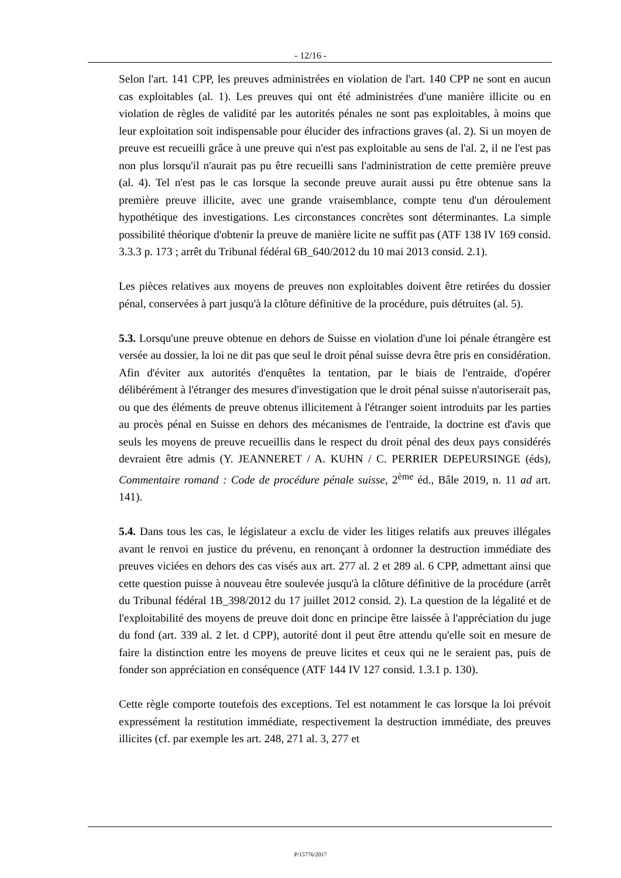- 12/16 -
Selon l'art. 141 CPP, les preuves administrées en violation de l'art. 140 CPP ne sont en aucun cas exploitables (al. 1). Les preuves qui ont été administrées d'une manière illicite ou en violation de règles de validité par les autorités pénales ne sont pas exploitables, à moins que leur exploitation soit indispensable pour élucider des infractions graves (al. 2). Si un moyen de preuve est recueilli grâce à une preuve qui n'est pas exploitable au sens de l'al. 2, il ne l'est pas non plus lorsqu'il n'aurait pas pu être recueilli sans l'administration de cette première preuve (al. 4). Tel n'est pas le cas lorsque la seconde preuve aurait aussi pu être obtenue sans la première preuve illicite, avec une grande vraisemblance, compte tenu d'un déroulement hypothétique des investigations. Les circonstances concrètes sont déterminantes. La simple possibilité théorique d'obtenir la preuve de manière licite ne suffit pas (ATF 138 IV 169 consid. 3.3.3 p. 173 ; arrêt du Tribunal fédéral 6B_640/2012 du 10 mai 2013 consid. 2.1).
Les pièces relatives aux moyens de preuves non exploitables doivent être retirées du dossier pénal, conservées à part jusqu'à la clôture définitive de la procédure, puis détruites (al. 5).
5.3. Lorsqu'une preuve obtenue en dehors de Suisse en violation d'une loi pénale étrangère est versée au dossier, la loi ne dit pas que seul le droit pénal suisse devra être pris en considération. Afin d'éviter aux autorités d'enquêtes la tentation, par le biais de l'entraide, d'opérer délibérément à l'étranger des mesures d'investigation que le droit pénal suisse n'autoriserait pas, ou que des éléments de preuve obtenus illicitement à l'étranger soient introduits par les parties au procès pénal en Suisse en dehors des mécanismes de l'entraide, la doctrine est d'avis que seuls les moyens de preuve recueillis dans le respect du droit pénal des deux pays considérés devraient être admis (Y. JEANNERET / A. KUHN / C. PERRIER DEPEURSINGE (éds), Commentaire romand : Code de procédure pénale suisse, 2<sup>ème</sup> éd., Bâle 2019, n. 11 ad art. 141).
5.4. Dans tous les cas, le législateur a exclu de vider les litiges relatifs aux preuves illégales avant le renvoi en justice du prévenu, en renonçant à ordonner la destruction immédiate des preuves viciées en dehors des cas visés aux art. 277 al. 2 et 289 al. 6 CPP, admettant ainsi que cette question puisse à nouveau être soulevée jusqu'à la clôture définitive de la procédure (arrêt du Tribunal fédéral 1B_398/2012 du 17 juillet 2012 consid. 2). La question de la légalité et de l'exploitabilité des moyens de preuve doit donc en principe être laissée à l'appréciation du juge du fond (art. 339 al. 2 let. d CPP), autorité dont il peut être attendu qu'elle soit en mesure de faire la distinction entre les moyens de preuve licites et ceux qui ne le seraient pas, puis de fonder son appréciation en conséquence (ATF 144 IV 127 consid. 1.3.1 p. 130).
Cette règle comporte toutefois des exceptions. Tel est notamment le cas lorsque la loi prévoit expressément la restitution immédiate, respectivement la destruction immédiate, des preuves illicites (cf. par exemple les art. 248, 271 al. 3, 277 et
P/15776/2017